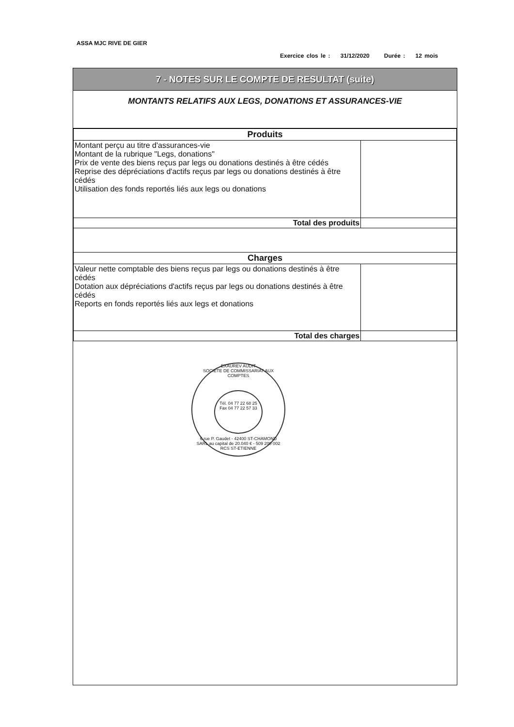ASSA MJC RIVE DE GIER
Exercice clos le : 31/12/2020 Durée : 12 mois
7 - NOTES SUR LE COMPTE DE RESULTAT (suite)
MONTANTS RELATIFS AUX LEGS, DONATIONS ET ASSURANCES-VIE
| Produits | |
| --- | --- |
| Montant perçu au titre d'assurances-vie Montant de la rubrique "Legs, donations" Prix de vente des biens reçus par legs ou donations destinés à être cédés Reprise des dépréciations d'actifs reçus par legs ou donations destinés à être cédés Utilisation des fonds reportés liés aux legs ou donations | |
| Total des produits | |
| Charges | |
| Valeur nette comptable des biens reçus par legs ou donations destinés à être cédés Dotation aux dépréciations d'actifs reçus par legs ou donations destinés à être cédés Reports en fonds reportés liés aux legs et donations | |
| Total des charges | |
EXAUREV AUDIT
SOCIETE DE COMMISSARIAT AUX COMPTES
Tél. 04 77 22 68 25
Fax 04 77 22 57 33
6 rue P. Gaudet - 42400 ST-CHAMOND
SARL au capital de 20.040 € - 509 200 002 RCS ST-ETIENNE